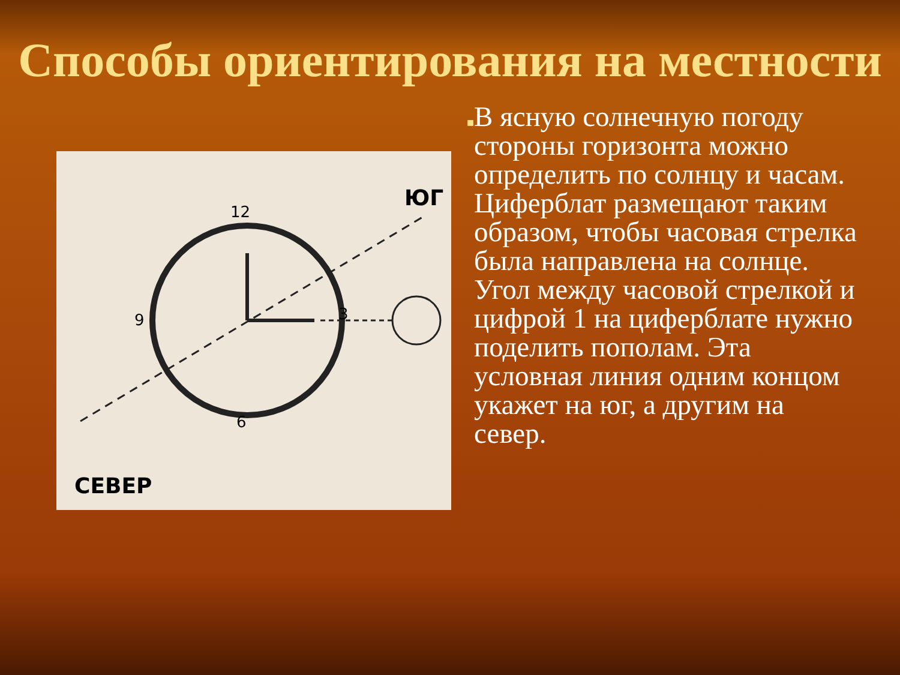Способы ориентирования на местности
12
3
6
9
ЮГ
СЕВЕР
■
В ясную солнечную погоду стороны горизонта можно определить по солнцу и часам. Циферблат размещают таким образом, чтобы часовая стрелка была направлена на солнце. Угол между часовой стрелкой и цифрой 1 на циферблате нужно поделить пополам. Эта условная линия одним концом укажет на юг, а другим на север.